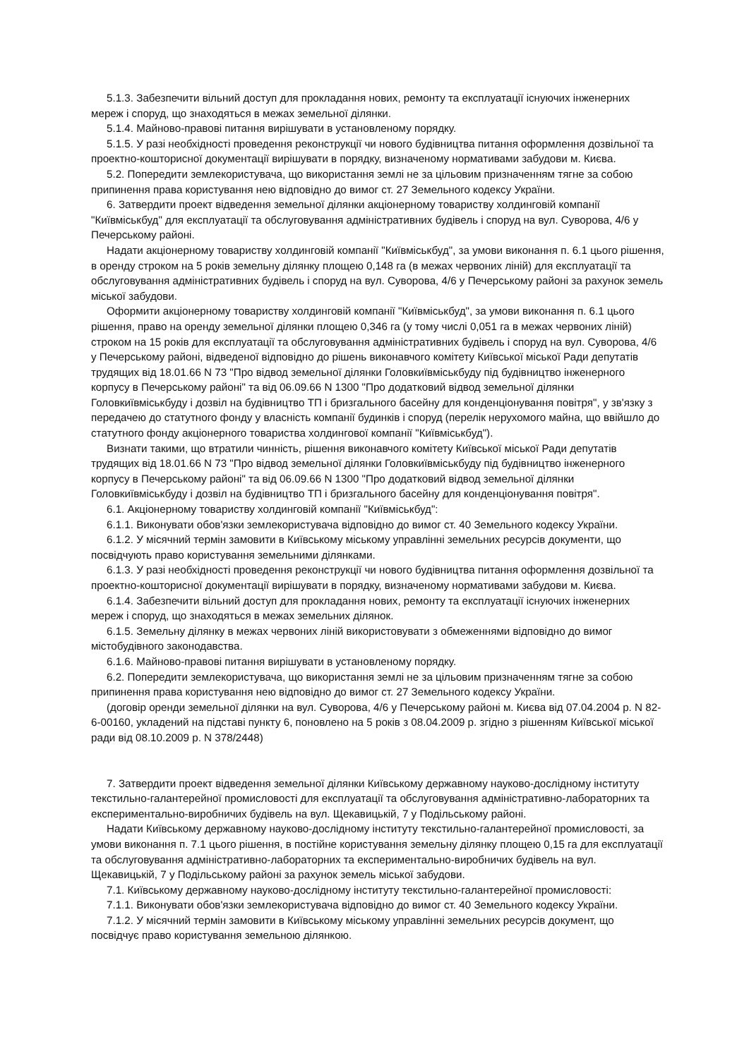5.1.3. Забезпечити вільний доступ для прокладання нових, ремонту та експлуатації існуючих інженерних мереж і споруд, що знаходяться в межах земельної ділянки.
5.1.4. Майново-правові питання вирішувати в установленому порядку.
5.1.5. У разі необхідності проведення реконструкції чи нового будівництва питання оформлення дозвільної та проектно-кошторисної документації вирішувати в порядку, визначеному нормативами забудови м. Києва.
5.2. Попередити землекористувача, що використання землі не за цільовим призначенням тягне за собою припинення права користування нею відповідно до вимог ст. 27 Земельного кодексу України.
6. Затвердити проект відведення земельної ділянки акціонерному товариству холдинговій компанії "Київміськбуд" для експлуатації та обслуговування адміністративних будівель і споруд на вул. Суворова, 4/6 у Печерському районі.
Надати акціонерному товариству холдинговій компанії "Київміськбуд", за умови виконання п. 6.1 цього рішення, в оренду строком на 5 років земельну ділянку площею 0,148 га (в межах червоних ліній) для експлуатації та обслуговування адміністративних будівель і споруд на вул. Суворова, 4/6 у Печерському районі за рахунок земель міської забудови.
Оформити акціонерному товариству холдинговій компанії "Київміськбуд", за умови виконання п. 6.1 цього рішення, право на оренду земельної ділянки площею 0,346 га (у тому числі 0,051 га в межах червоних ліній) строком на 15 років для експлуатації та обслуговування адміністративних будівель і споруд на вул. Суворова, 4/6 у Печерському районі, відведеної відповідно до рішень виконавчого комітету Київської міської Ради депутатів трудящих від 18.01.66 N 73 "Про відвод земельної ділянки Головкиївміськбуду під будівництво інженерного корпусу в Печерському районі" та від 06.09.66 N 1300 "Про додатковий відвод земельної ділянки Головкиївміськбуду і дозвіл на будівництво ТП і бризгального басейну для конденціонування повітря", у зв'язку з передачею до статутного фонду у власність компанії будинків і споруд (перелік нерухомого майна, що ввійшло до статутного фонду акціонерного товариства холдингової компанії "Київміськбуд").
Визнати такими, що втратили чинність, рішення виконавчого комітету Київської міської Ради депутатів трудящих від 18.01.66 N 73 "Про відвод земельної ділянки Головкиївміськбуду під будівництво інженерного корпусу в Печерському районі" та від 06.09.66 N 1300 "Про додатковий відвод земельної ділянки Головкиївміськбуду і дозвіл на будівництво ТП і бризгального басейну для конденціонування повітря".
6.1. Акціонерному товариству холдинговій компанії "Київміськбуд":
6.1.1. Виконувати обов'язки землекористувача відповідно до вимог ст. 40 Земельного кодексу України.
6.1.2. У місячний термін замовити в Київському міському управлінні земельних ресурсів документи, що посвідчують право користування земельними ділянками.
6.1.3. У разі необхідності проведення реконструкції чи нового будівництва питання оформлення дозвільної та проектно-кошторисної документації вирішувати в порядку, визначеному нормативами забудови м. Києва.
6.1.4. Забезпечити вільний доступ для прокладання нових, ремонту та експлуатації існуючих інженерних мереж і споруд, що знаходяться в межах земельних ділянок.
6.1.5. Земельну ділянку в межах червоних ліній використовувати з обмеженнями відповідно до вимог містобудівного законодавства.
6.1.6. Майново-правові питання вирішувати в установленому порядку.
6.2. Попередити землекористувача, що використання землі не за цільовим призначенням тягне за собою припинення права користування нею відповідно до вимог ст. 27 Земельного кодексу України.
(договір оренди земельної ділянки на вул. Суворова, 4/6 у Печерському районі м. Києва від 07.04.2004 р. N 82-6-00160, укладений на підставі пункту 6, поновлено на 5 років з 08.04.2009 р. згідно з рішенням Київської міської ради від 08.10.2009 р. N 378/2448)
7. Затвердити проект відведення земельної ділянки Київському державному науково-дослідному інституту текстильно-галантерейної промисловості для експлуатації та обслуговування адміністративно-лабораторних та експериментально-виробничих будівель на вул. Щекавицькій, 7 у Подільському районі.
Надати Київському державному науково-дослідному інституту текстильно-галантерейної промисловості, за умови виконання п. 7.1 цього рішення, в постійне користування земельну ділянку площею 0,15 га для експлуатації та обслуговування адміністративно-лабораторних та експериментально-виробничих будівель на вул. Щекавицькій, 7 у Подільському районі за рахунок земель міської забудови.
7.1. Київському державному науково-дослідному інституту текстильно-галантерейної промисловості:
7.1.1. Виконувати обов'язки землекористувача відповідно до вимог ст. 40 Земельного кодексу України.
7.1.2. У місячний термін замовити в Київському міському управлінні земельних ресурсів документ, що посвідчує право користування земельною ділянкою.